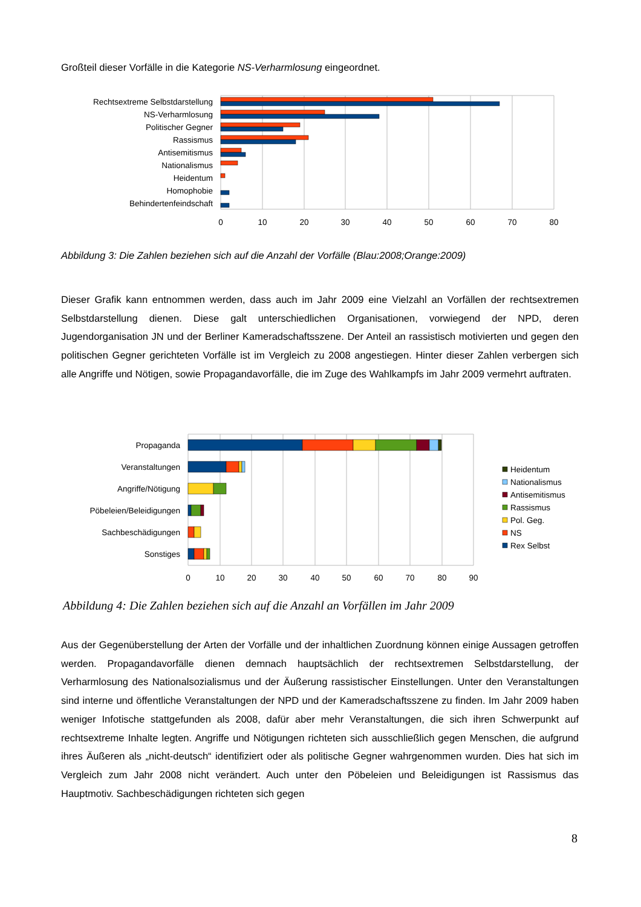Großteil dieser Vorfälle in die Kategorie NS-Verharmlosung eingeordnet.
Rechtsextreme Selbstdarstellung
NS-Verharmlosung
Politischer Gegner
Rassismus
Antisemitismus
Nationalismus
Heidentum
Homophobie
Behindertenfeindschaft
0
10
20
30
40
50
60
70
80
Abbildung 3: Die Zahlen beziehen sich auf die Anzahl der Vorfälle (Blau:2008;Orange:2009)
Dieser Grafik kann entnommen werden, dass auch im Jahr 2009 eine Vielzahl an Vorfällen der rechts­extremen Selbstdarstellung dienen. Diese galt unterschiedlichen Organisationen, vorwiegend der NPD, deren Jugendorganisation JN und der Berliner Kameradschaftsszene. Der Anteil an rassistisch motivierten und gegen den politischen Gegner gerichteten Vorfälle ist im Vergleich zu 2008 angestiegen. Hinter dieser Zahlen verbergen sich alle Angriffe und Nötigen, sowie Propagandavorfälle, die im Zuge des Wahlkampfs im Jahr 2009 vermehrt auftraten.
Propaganda
Veranstaltungen
Angriffe/Nötigung
Pöbeleien/Beleidigungen
Sachbeschädigungen
Sonstiges
0
10
20
30
40
50
60
70
80
90
Heidentum
Nationalismus
Antisemitismus
Rassismus
Pol. Geg.
NS
Rex Selbst
Abbildung 4: Die Zahlen beziehen sich auf die Anzahl an Vorfällen im Jahr 2009
Aus der Gegenüberstellung der Arten der Vorfälle und der inhaltlichen Zuordnung können einige Aussagen getroffen werden. Propagandavorfälle dienen demnach hauptsächlich der rechtsextremen Selbstdarstellung, der Verharmlosung des Nationalsozialismus und der Äußerung rassistischer Einstellungen. Unter den Veranstaltungen sind interne und öffentliche Veranstaltungen der NPD und der Kameradschaftsszene zu finden. Im Jahr 2009 haben weniger Infotische stattgefunden als 2008, dafür aber mehr Veranstaltungen, die sich ihren Schwerpunkt auf rechtsextreme Inhalte legten. Angriffe und Nötigungen richteten sich ausschließ­lich gegen Menschen, die aufgrund ihres Äußeren als „nicht-deutsch“ identifiziert oder als politische Gegner wahrgenommen wurden. Dies hat sich im Vergleich zum Jahr 2008 nicht verändert. Auch unter den Pöbeleien und Beleidigungen ist Rassismus das Hauptmotiv. Sachbeschädigungen richteten sich gegen
8